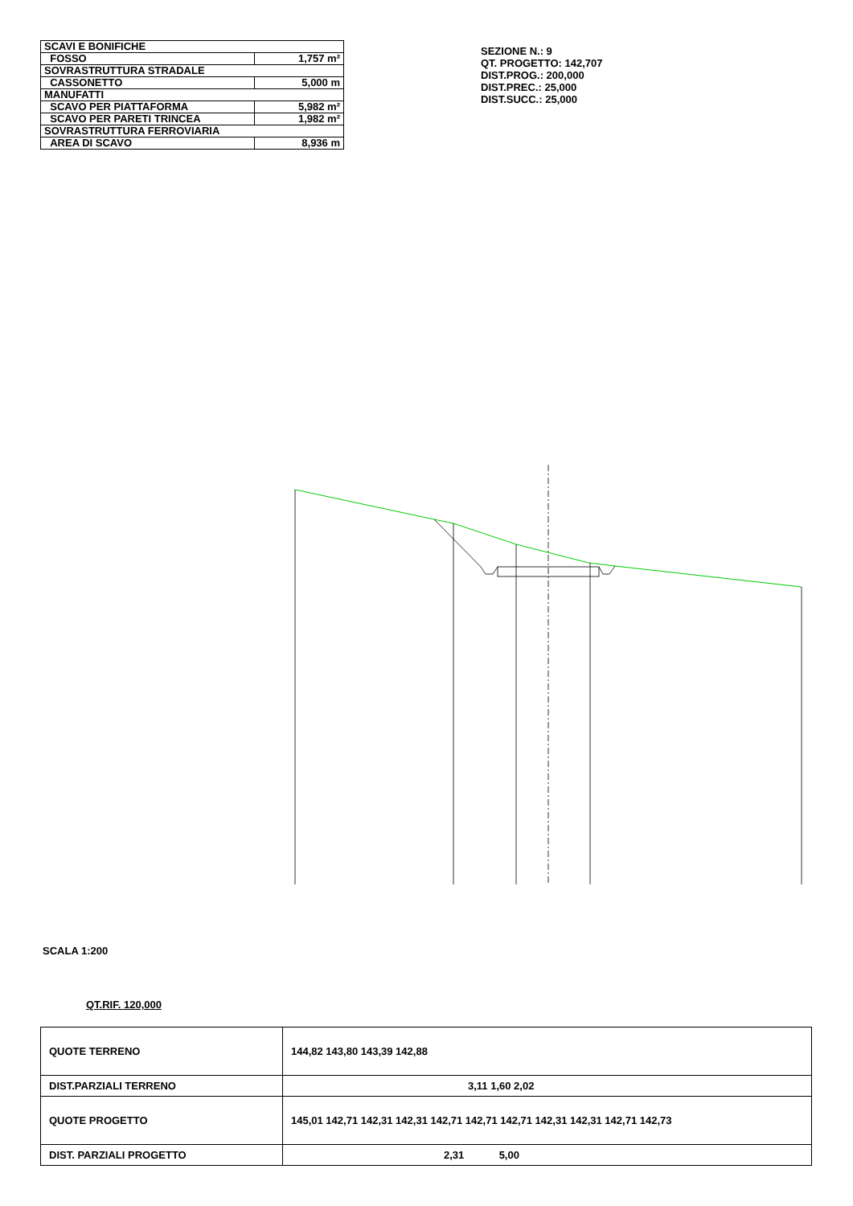| SCAVI E BONIFICHE | |
| FOSSO | 1,757 m² |
| SOVRASTRUTTURA STRADALE | |
| CASSONETTO | 5,000 m |
| MANUFATTI | |
| SCAVO PER PIATTAFORMA | 5,982 m² |
| SCAVO PER PARETI TRINCEA | 1,982 m² |
| SOVRASTRUTTURA FERROVIARIA | |
| AREA DI SCAVO | 8,936 m |
SEZIONE N.: 9
QT. PROGETTO: 142,707
DIST.PROG.: 200,000
DIST.PREC.: 25,000
DIST.SUCC.: 25,000
SCALA 1:200
QT.RIF. 120,000
| QUOTE TERRENO | 144,82 143,80 143,39 142,88 |
| DIST.PARZIALI TERRENO | 3,11 1,60 2,02 |
| QUOTE PROGETTO | 145,01 142,71 142,31 142,31 142,71 142,71 142,71 142,31 142,31 142,71 142,73 |
| DIST. PARZIALI PROGETTO | 2,31 5,00 |